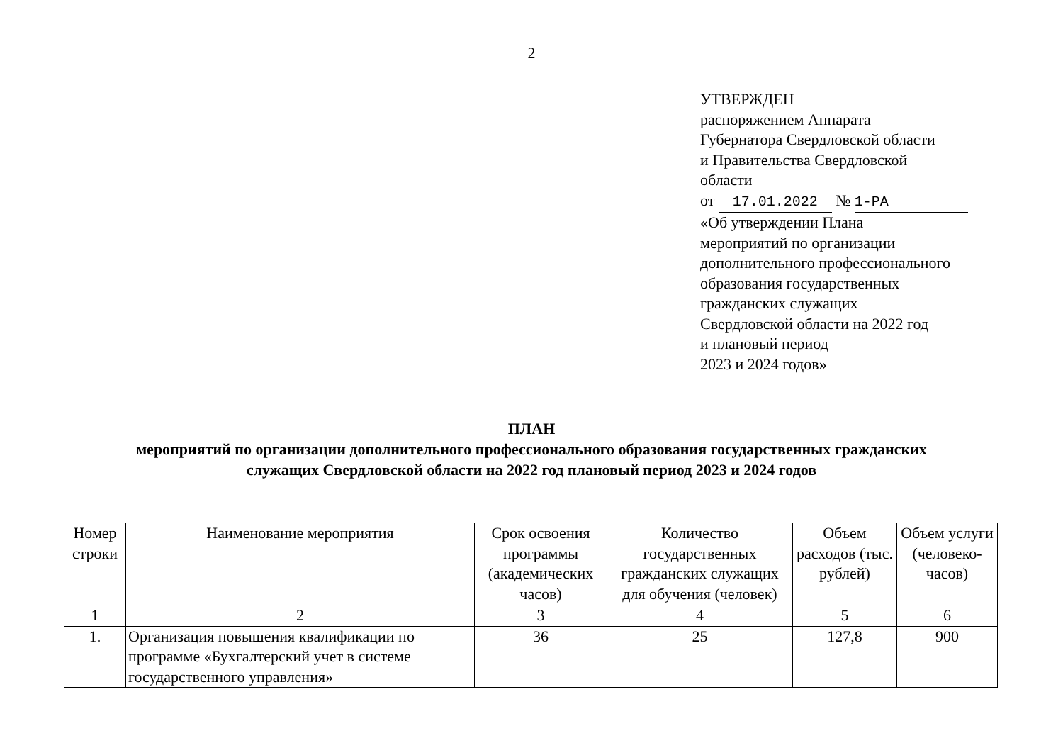2
УТВЕРЖДЕН
распоряжением Аппарата
Губернатора Свердловской области
и Правительства Свердловской
области
от 17.01.2022 № 1-РА
«Об утверждении Плана
мероприятий по организации
дополнительного профессионального
образования государственных
гражданских служащих
Свердловской области на 2022 год
и плановый период
2023 и 2024 годов»
ПЛАН
мероприятий по организации дополнительного профессионального образования государственных гражданских
служащих Свердловской области на 2022 год плановый период 2023 и 2024 годов
| Номер строки | Наименование мероприятия | Срок освоения программы (академических часов) | Количество государственных гражданских служащих для обучения (человек) | Объем расходов (тыс. рублей) | Объем услуги (человеко-часов) |
| --- | --- | --- | --- | --- | --- |
| 1 | 2 | 3 | 4 | 5 | 6 |
| 1. | Организация повышения квалификации по программе «Бухгалтерский учет в системе государственного управления» | 36 | 25 | 127,8 | 900 |